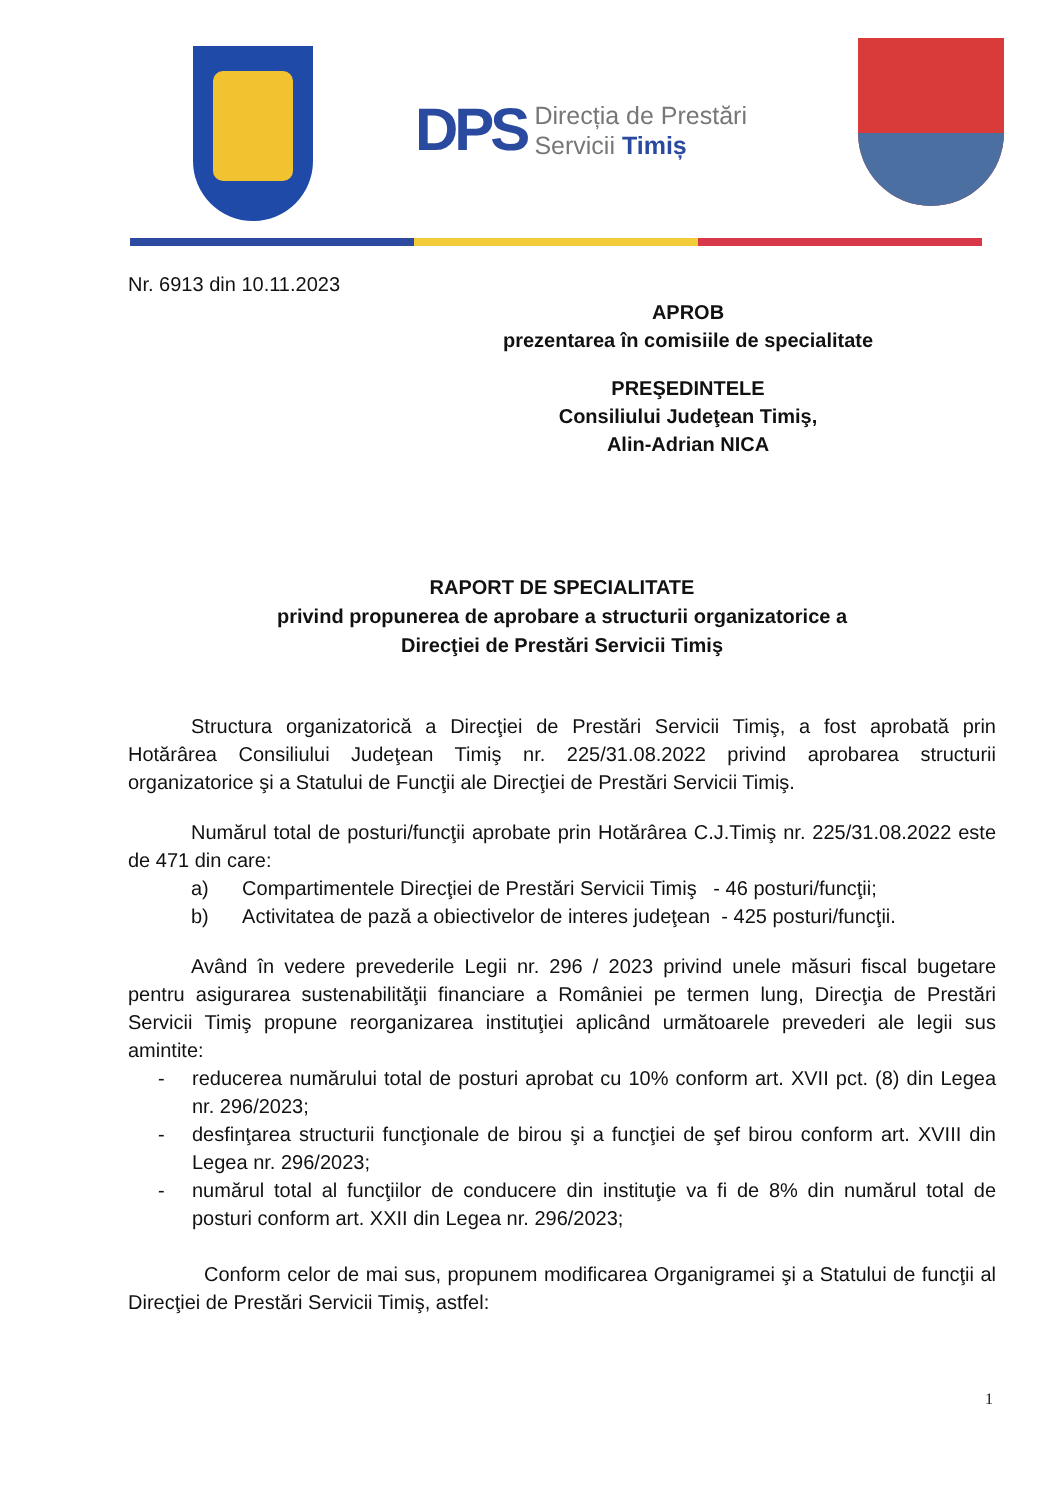DPS Direcția de Prestări
Servicii Timiș
Nr. 6913 din 10.11.2023
APROB
prezentarea în comisiile de specialitate
PREŞEDINTELE
Consiliului Judeţean Timiş,
Alin-Adrian NICA
RAPORT DE SPECIALITATE
privind propunerea de aprobare a structurii organizatorice a
Direcţiei de Prestări Servicii Timiş
Structura organizatorică a Direcţiei de Prestări Servicii Timiş, a fost aprobată prin Hotărârea Consiliului Judeţean Timiş nr. 225/31.08.2022 privind aprobarea structurii organizatorice şi a Statului de Funcţii ale Direcţiei de Prestări Servicii Timiş.
Numărul total de posturi/funcţii aprobate prin Hotărârea C.J.Timiş nr. 225/31.08.2022 este de 471 din care:
a) Compartimentele Direcţiei de Prestări Servicii Timiş - 46 posturi/funcţii;
b) Activitatea de pază a obiectivelor de interes judeţean - 425 posturi/funcţii.
Având în vedere prevederile Legii nr. 296 / 2023 privind unele măsuri fiscal bugetare pentru asigurarea sustenabilităţii financiare a României pe termen lung, Direcţia de Prestări Servicii Timiş propune reorganizarea instituţiei aplicând următoarele prevederi ale legii sus amintite:
- reducerea numărului total de posturi aprobat cu 10% conform art. XVII pct. (8) din Legea nr. 296/2023;
- desfinţarea structurii funcţionale de birou şi a funcţiei de şef birou conform art. XVIII din Legea nr. 296/2023;
- numărul total al funcţiilor de conducere din instituţie va fi de 8% din numărul total de posturi conform art. XXII din Legea nr. 296/2023;
Conform celor de mai sus, propunem modificarea Organigramei şi a Statului de funcţii al Direcţiei de Prestări Servicii Timiş, astfel:
1